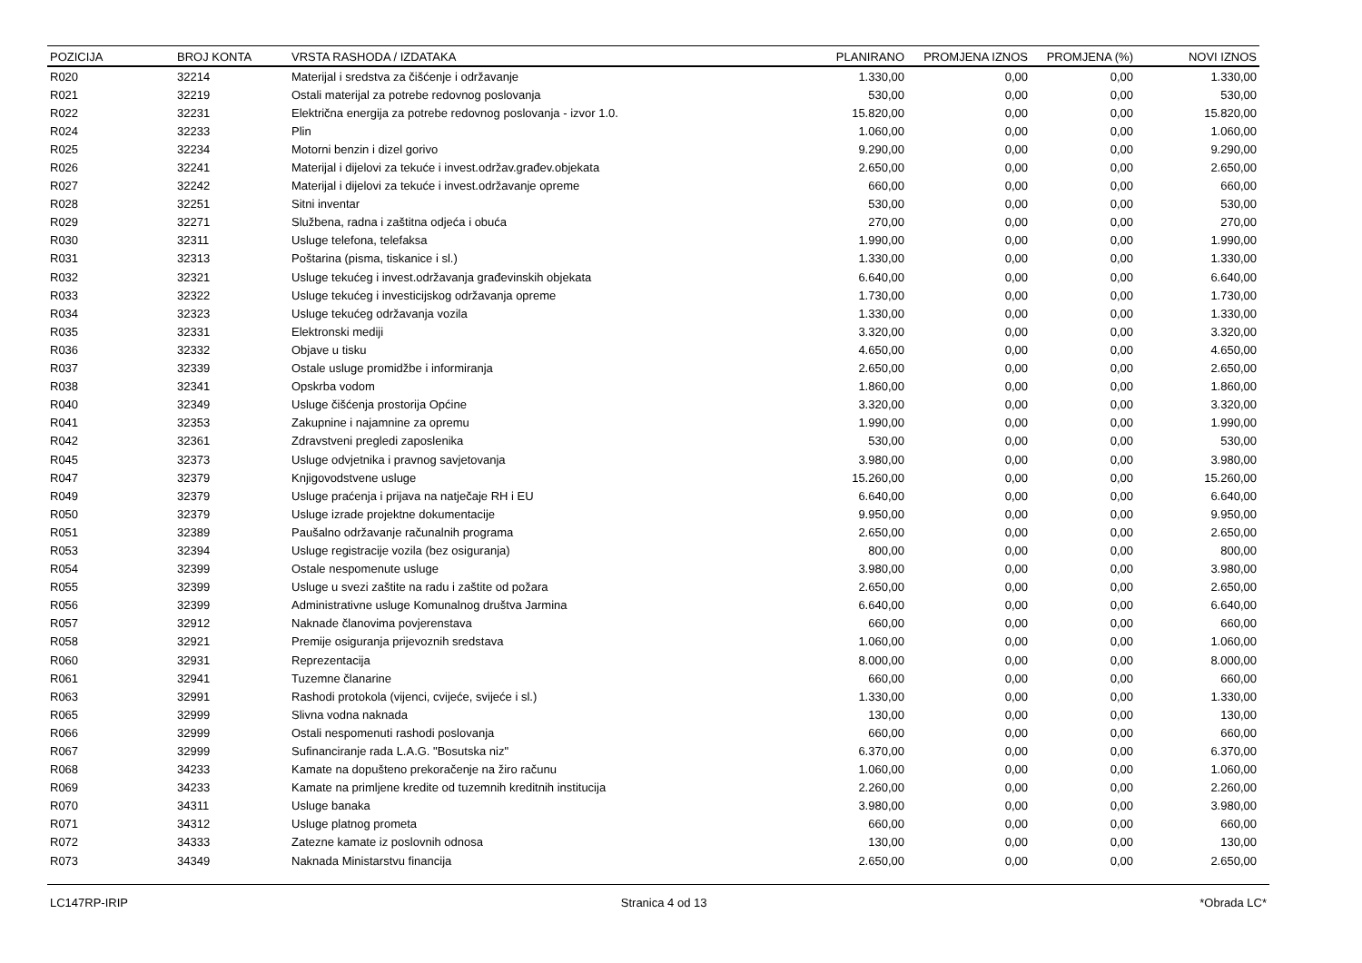| POZICIJA | BROJ KONTA | VRSTA RASHODA / IZDATAKA | PLANIRANO | PROMJENA IZNOS | PROMJENA (%) | NOVI IZNOS |
| --- | --- | --- | --- | --- | --- | --- |
| R020 | 32214 | Materijal i sredstva za čišćenje i održavanje | 1.330,00 | 0,00 | 0,00 | 1.330,00 |
| R021 | 32219 | Ostali materijal za potrebe redovnog poslovanja | 530,00 | 0,00 | 0,00 | 530,00 |
| R022 | 32231 | Električna energija za potrebe redovnog poslovanja - izvor 1.0. | 15.820,00 | 0,00 | 0,00 | 15.820,00 |
| R024 | 32233 | Plin | 1.060,00 | 0,00 | 0,00 | 1.060,00 |
| R025 | 32234 | Motorni benzin i dizel gorivo | 9.290,00 | 0,00 | 0,00 | 9.290,00 |
| R026 | 32241 | Materijal i dijelovi za tekuće i invest.održav.građev.objekata | 2.650,00 | 0,00 | 0,00 | 2.650,00 |
| R027 | 32242 | Materijal i dijelovi za tekuće i invest.održavanje opreme | 660,00 | 0,00 | 0,00 | 660,00 |
| R028 | 32251 | Sitni inventar | 530,00 | 0,00 | 0,00 | 530,00 |
| R029 | 32271 | Službena, radna i zaštitna odjeća i obuća | 270,00 | 0,00 | 0,00 | 270,00 |
| R030 | 32311 | Usluge telefona, telefaksa | 1.990,00 | 0,00 | 0,00 | 1.990,00 |
| R031 | 32313 | Poštarina (pisma, tiskanice i sl.) | 1.330,00 | 0,00 | 0,00 | 1.330,00 |
| R032 | 32321 | Usluge tekućeg i invest.održavanja građevinskih objekata | 6.640,00 | 0,00 | 0,00 | 6.640,00 |
| R033 | 32322 | Usluge tekućeg i investicijskog održavanja opreme | 1.730,00 | 0,00 | 0,00 | 1.730,00 |
| R034 | 32323 | Usluge tekućeg održavanja vozila | 1.330,00 | 0,00 | 0,00 | 1.330,00 |
| R035 | 32331 | Elektronski mediji | 3.320,00 | 0,00 | 0,00 | 3.320,00 |
| R036 | 32332 | Objave u tisku | 4.650,00 | 0,00 | 0,00 | 4.650,00 |
| R037 | 32339 | Ostale usluge promidžbe i informiranja | 2.650,00 | 0,00 | 0,00 | 2.650,00 |
| R038 | 32341 | Opskrba vodom | 1.860,00 | 0,00 | 0,00 | 1.860,00 |
| R040 | 32349 | Usluge čišćenja prostorija Općine | 3.320,00 | 0,00 | 0,00 | 3.320,00 |
| R041 | 32353 | Zakupnine i najamnine za opremu | 1.990,00 | 0,00 | 0,00 | 1.990,00 |
| R042 | 32361 | Zdravstveni pregledi zaposlenika | 530,00 | 0,00 | 0,00 | 530,00 |
| R045 | 32373 | Usluge odvjetnika i pravnog savjetovanja | 3.980,00 | 0,00 | 0,00 | 3.980,00 |
| R047 | 32379 | Knjigovodstvene usluge | 15.260,00 | 0,00 | 0,00 | 15.260,00 |
| R049 | 32379 | Usluge praćenja i prijava na natječaje RH i EU | 6.640,00 | 0,00 | 0,00 | 6.640,00 |
| R050 | 32379 | Usluge izrade projektne dokumentacije | 9.950,00 | 0,00 | 0,00 | 9.950,00 |
| R051 | 32389 | Paušalno održavanje računalnih programa | 2.650,00 | 0,00 | 0,00 | 2.650,00 |
| R053 | 32394 | Usluge registracije vozila (bez osiguranja) | 800,00 | 0,00 | 0,00 | 800,00 |
| R054 | 32399 | Ostale nespomenute usluge | 3.980,00 | 0,00 | 0,00 | 3.980,00 |
| R055 | 32399 | Usluge u svezi zaštite na radu i zaštite od požara | 2.650,00 | 0,00 | 0,00 | 2.650,00 |
| R056 | 32399 | Administrativne usluge Komunalnog društva Jarmina | 6.640,00 | 0,00 | 0,00 | 6.640,00 |
| R057 | 32912 | Naknade članovima povjerenstava | 660,00 | 0,00 | 0,00 | 660,00 |
| R058 | 32921 | Premije osiguranja prijevoznih sredstava | 1.060,00 | 0,00 | 0,00 | 1.060,00 |
| R060 | 32931 | Reprezentacija | 8.000,00 | 0,00 | 0,00 | 8.000,00 |
| R061 | 32941 | Tuzemne članarine | 660,00 | 0,00 | 0,00 | 660,00 |
| R063 | 32991 | Rashodi protokola (vijenci, cvijeće, svijeće i sl.) | 1.330,00 | 0,00 | 0,00 | 1.330,00 |
| R065 | 32999 | Slivna vodna naknada | 130,00 | 0,00 | 0,00 | 130,00 |
| R066 | 32999 | Ostali nespomenuti rashodi poslovanja | 660,00 | 0,00 | 0,00 | 660,00 |
| R067 | 32999 | Sufinanciranje rada L.A.G. "Bosutska niz" | 6.370,00 | 0,00 | 0,00 | 6.370,00 |
| R068 | 34233 | Kamate na dopušteno prekoračenje na žiro računu | 1.060,00 | 0,00 | 0,00 | 1.060,00 |
| R069 | 34233 | Kamate na primljene kredite od tuzemnih kreditnih institucija | 2.260,00 | 0,00 | 0,00 | 2.260,00 |
| R070 | 34311 | Usluge banaka | 3.980,00 | 0,00 | 0,00 | 3.980,00 |
| R071 | 34312 | Usluge platnog prometa | 660,00 | 0,00 | 0,00 | 660,00 |
| R072 | 34333 | Zatezne kamate iz poslovnih odnosa | 130,00 | 0,00 | 0,00 | 130,00 |
| R073 | 34349 | Naknada Ministarstvu financija | 2.650,00 | 0,00 | 0,00 | 2.650,00 |
LC147RP-IRIP Stranica 4 od 13 *Obrada LC*